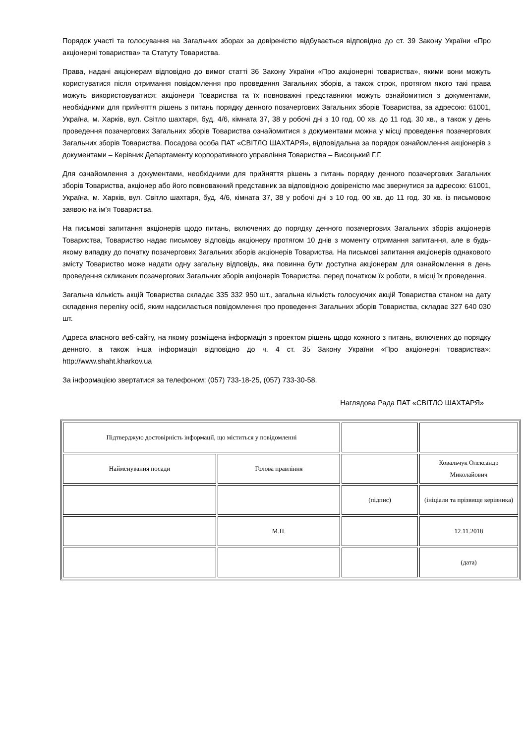Порядок участі та голосування на Загальних зборах за довіреністю відбувається відповідно до ст. 39 Закону України «Про акціонерні товариства» та Статуту Товариства.
Права, надані акціонерам відповідно до вимог статті 36 Закону України «Про акціонерні товариства», якими вони можуть користуватися після отримання повідомлення про проведення Загальних зборів, а також строк, протягом якого такі права можуть використовуватися: акціонери Товариства та їх повноважні представники можуть ознайомитися з документами, необхідними для прийняття рішень з питань порядку денного позачергових Загальних зборів Товариства, за адресою: 61001, Україна, м. Харків, вул. Світло шахтаря, буд. 4/6, кімната 37, 38 у робочі дні з 10 год. 00 хв. до 11 год. 30 хв., а також у день проведення позачергових Загальних зборів Товариства ознайомитися з документами можна у місці проведення позачергових Загальних зборів Товариства. Посадова особа ПАТ «СВІТЛО ШАХТАРЯ», відповідальна за порядок ознайомлення акціонерів з документами – Керівник Департаменту корпоративного управління Товариства – Висоцький Г.Г.
Для ознайомлення з документами, необхідними для прийняття рішень з питань порядку денного позачергових Загальних зборів Товариства, акціонер або його повноважний представник за відповідною довіреністю має звернутися за адресою: 61001, Україна, м. Харків, вул. Світло шахтаря, буд. 4/6, кімната 37, 38 у робочі дні з 10 год. 00 хв. до 11 год. 30 хв. із письмовою заявою на ім’я Товариства.
На письмові запитання акціонерів щодо питань, включених до порядку денного позачергових Загальних зборів акціонерів Товариства, Товариство надає письмову відповідь акціонеру протягом 10 днів з моменту отримання запитання, але в будь-якому випадку до початку позачергових Загальних зборів акціонерів Товариства. На письмові запитання акціонерів однакового змісту Товариство може надати одну загальну відповідь, яка повинна бути доступна акціонерам для ознайомлення в день проведення скликаних позачергових Загальних зборів акціонерів Товариства, перед початком їх роботи, в місці їх проведення.
Загальна кількість акцій Товариства складає 335 332 950 шт., загальна кількість голосуючих акцій Товариства станом на дату складення переліку осіб, яким надсилається повідомлення про проведення Загальних зборів Товариства, складає 327 640 030 шт.
Адреса власного веб-сайту, на якому розміщена інформація з проектом рішень щодо кожного з питань, включених до порядку денного, а також інша інформація відповідно до ч. 4 ст. 35 Закону України «Про акціонерні товариства»: http://www.shaht.kharkov.ua
За інформацією звертатися за телефоном: (057) 733-18-25, (057) 733-30-58.
Наглядова Рада ПАТ «СВІТЛО ШАХТАРЯ»
| Підтверджую достовірність інформації, що міститься у повідомленні | | | |
| Найменування посади | Голова правління | | Ковальчук Олександр Миколайович |
| | | (підпис) | (ініціали та прізвище керівника) |
| | М.П. | | 12.11.2018 |
| | | | (дата) |